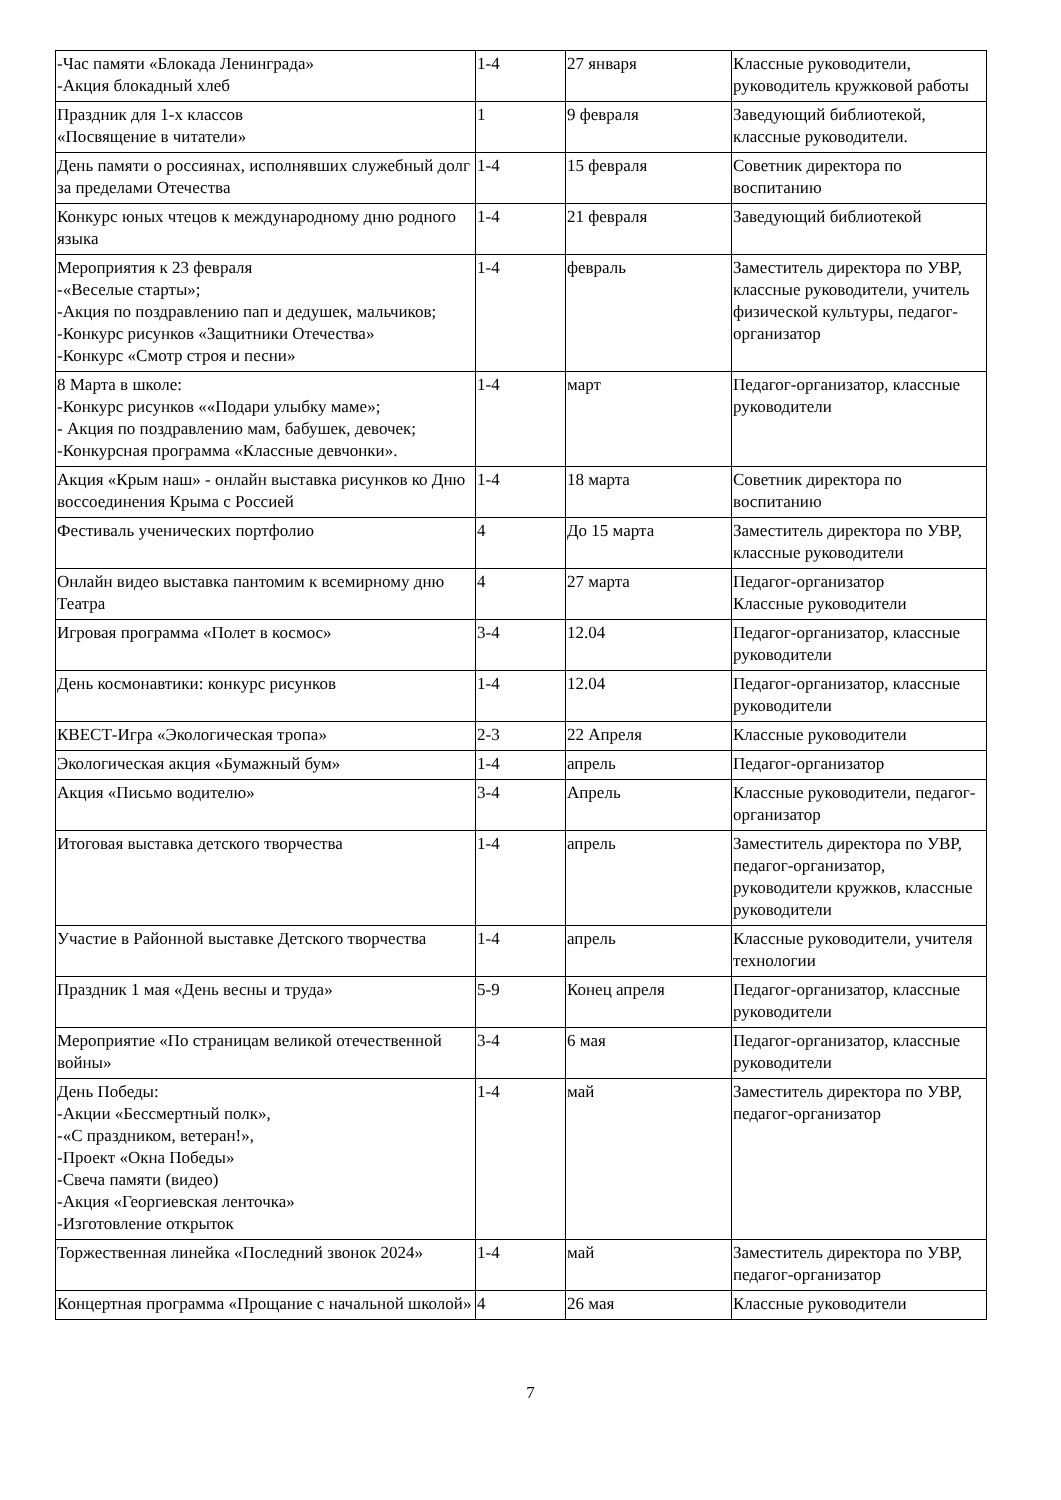| -Час памяти «Блокада Ленинграда» -Акция блокадный хлеб | 1-4 | 27 января | Классные руководители, руководитель кружковой работы |
| Праздник для 1-х классов «Посвящение в читатели» | 1 | 9 февраля | Заведующий библиотекой, классные руководители. |
| День памяти о россиянах, исполнявших служебный долг за пределами Отечества | 1-4 | 15 февраля | Советник директора по воспитанию |
| Конкурс юных чтецов к международному дню родного языка | 1-4 | 21 февраля | Заведующий библиотекой |
| Мероприятия к 23 февраля -«Веселые старты»; -Акция по поздравлению пап и дедушек, мальчиков; -Конкурс рисунков «Защитники Отечества» -Конкурс «Смотр строя и песни» | 1-4 | февраль | Заместитель директора по УВР, классные руководители, учитель физической культуры, педагог-организатор |
| 8 Марта в школе: -Конкурс рисунков ««Подари улыбку маме»; - Акция по поздравлению мам, бабушек, девочек; -Конкурсная программа «Классные девчонки». | 1-4 | март | Педагог-организатор, классные руководители |
| Акция «Крым наш» - онлайн выставка рисунков ко Дню воссоединения Крыма с Россией | 1-4 | 18 марта | Советник директора по воспитанию |
| Фестиваль ученических портфолио | 4 | До 15 марта | Заместитель директора по УВР, классные руководители |
| Онлайн видео выставка пантомим к всемирному дню Театра | 4 | 27 марта | Педагог-организатор Классные руководители |
| Игровая программа «Полет в космос» | 3-4 | 12.04 | Педагог-организатор, классные руководители |
| День космонавтики: конкурс рисунков | 1-4 | 12.04 | Педагог-организатор, классные руководители |
| КВЕСТ-Игра «Экологическая тропа» | 2-3 | 22 Апреля | Классные руководители |
| Экологическая акция «Бумажный бум» | 1-4 | апрель | Педагог-организатор |
| Акция «Письмо водителю» | 3-4 | Апрель | Классные руководители, педагог-организатор |
| Итоговая выставка детского творчества | 1-4 | апрель | Заместитель директора по УВР, педагог-организатор, руководители кружков, классные руководители |
| Участие в Районной выставке Детского творчества | 1-4 | апрель | Классные руководители, учителя технологии |
| Праздник 1 мая «День весны и труда» | 5-9 | Конец апреля | Педагог-организатор, классные руководители |
| Мероприятие «По страницам великой отечественной войны» | 3-4 | 6 мая | Педагог-организатор, классные руководители |
| День Победы: -Акции «Бессмертный полк», -«С праздником, ветеран!», -Проект «Окна Победы» -Свеча памяти (видео) -Акция «Георгиевская ленточка» -Изготовление открыток | 1-4 | май | Заместитель директора по УВР, педагог-организатор |
| Торжественная линейка «Последний звонок 2024» | 1-4 | май | Заместитель директора по УВР, педагог-организатор |
| Концертная программа «Прощание с начальной школой» | 4 | 26 мая | Классные руководители |
7